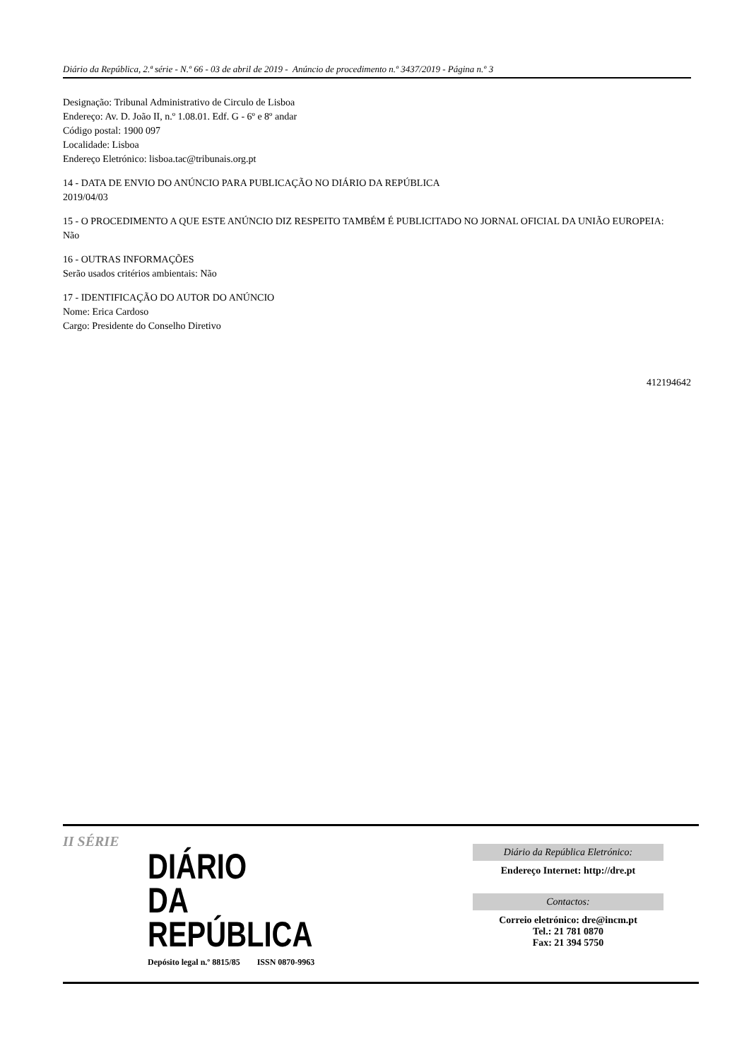Diário da República, 2.ª série - N.º 66 - 03 de abril de 2019 - Anúncio de procedimento n.º 3437/2019 - Página n.º 3
Designação: Tribunal Administrativo de Circulo de Lisboa
Endereço: Av. D. João II, n.º 1.08.01. Edf. G - 6º e 8º andar
Código postal: 1900 097
Localidade: Lisboa
Endereço Eletrónico: lisboa.tac@tribunais.org.pt
14 - DATA DE ENVIO DO ANÚNCIO PARA PUBLICAÇÃO NO DIÁRIO DA REPÚBLICA
2019/04/03
15 - O PROCEDIMENTO A QUE ESTE ANÚNCIO DIZ RESPEITO TAMBÉM É PUBLICITADO NO JORNAL OFICIAL DA UNIÃO EUROPEIA:
Não
16 - OUTRAS INFORMAÇÕES
Serão usados critérios ambientais: Não
17 - IDENTIFICAÇÃO DO AUTOR DO ANÚNCIO
Nome: Erica Cardoso
Cargo: Presidente do Conselho Diretivo
412194642
II SÉRIE
DIÁRIO
DA REPÚBLICA
Depósito legal n.º 8815/85 ISSN 0870-9963
Diário da República Eletrónico:
Endereço Internet: http://dre.pt
Contactos:
Correio eletrónico: dre@incm.pt
Tel.: 21 781 0870
Fax: 21 394 5750